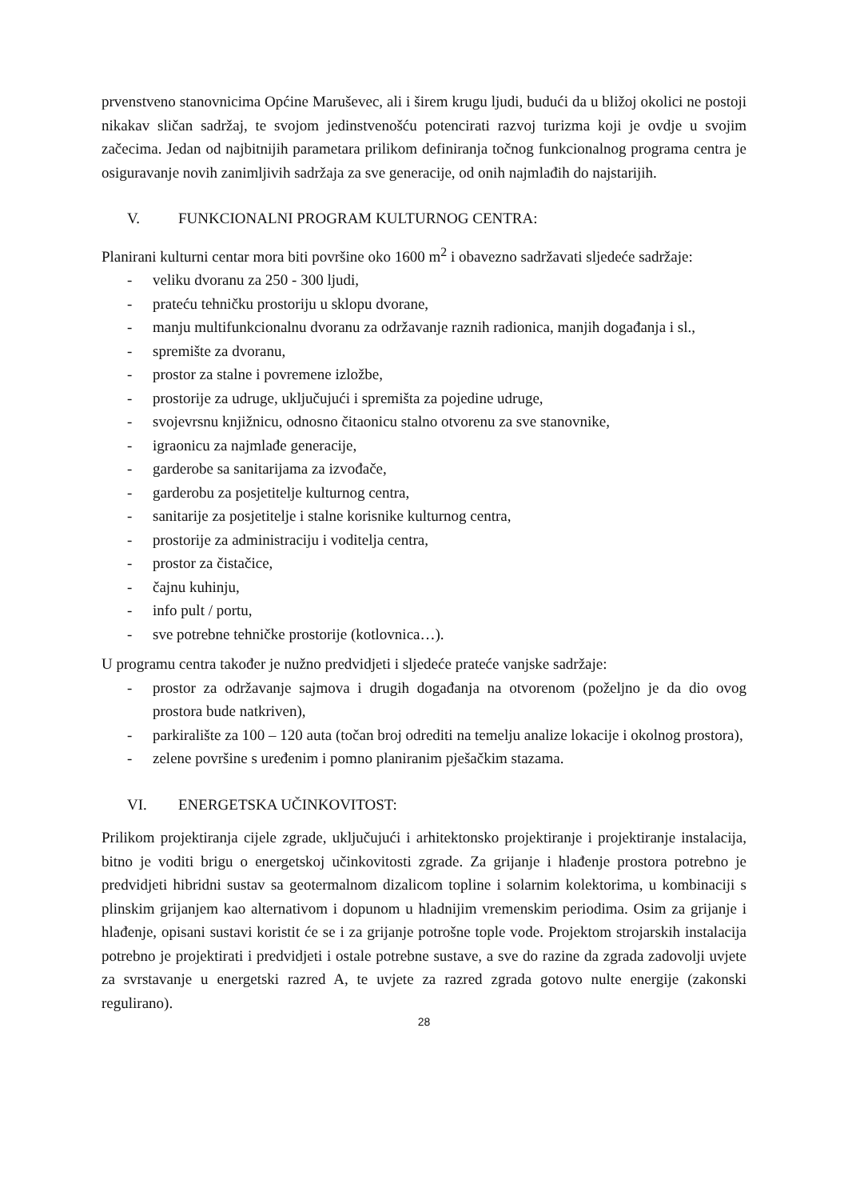prvenstveno stanovnicima Općine Maruševec, ali i širem krugu ljudi, budući da u bližoj okolici ne postoji nikakav sličan sadržaj, te svojom jedinstvenošću potencirati razvoj turizma koji je ovdje u svojim začecima. Jedan od najbitnijih parametara prilikom definiranja točnog funkcionalnog programa centra je osiguravanje novih zanimljivih sadržaja za sve generacije, od onih najmlađih do najstarijih.
V. FUNKCIONALNI PROGRAM KULTURNOG CENTRA:
Planirani kulturni centar mora biti površine oko 1600 m<sup>2</sup> i obavezno sadržavati sljedeće sadržaje:
- veliku dvoranu za 250 - 300 ljudi,
- prateću tehničku prostoriju u sklopu dvorane,
- manju multifunkcionalnu dvoranu za održavanje raznih radionica, manjih događanja i sl.,
- spremište za dvoranu,
- prostor za stalne i povremene izložbe,
- prostorije za udruge, uključujući i spremišta za pojedine udruge,
- svojevrsnu knjižnicu, odnosno čitaonicu stalno otvorenu za sve stanovnike,
- igraonicu za najmlađe generacije,
- garderobe sa sanitarijama za izvođače,
- garderobu za posjetitelje kulturnog centra,
- sanitarije za posjetitelje i stalne korisnike kulturnog centra,
- prostorije za administraciju i voditelja centra,
- prostor za čistačice,
- čajnu kuhinju,
- info pult / portu,
- sve potrebne tehničke prostorije (kotlovnica…).
U programu centra također je nužno predvidjeti i sljedeće prateće vanjske sadržaje:
- prostor za održavanje sajmova i drugih događanja na otvorenom (poželjno je da dio ovog prostora bude natkriven),
- parkiralište za 100 – 120 auta (točan broj odrediti na temelju analize lokacije i okolnog prostora),
- zelene površine s uređenim i pomno planiranim pješačkim stazama.
VI. ENERGETSKA UČINKOVITOST:
Prilikom projektiranja cijele zgrade, uključujući i arhitektonsko projektiranje i projektiranje instalacija, bitno je voditi brigu o energetskoj učinkovitosti zgrade. Za grijanje i hlađenje prostora potrebno je predvidjeti hibridni sustav sa geotermalnom dizalicom topline i solarnim kolektorima, u kombinaciji s plinskim grijanjem kao alternativom i dopunom u hladnijim vremenskim periodima. Osim za grijanje i hlađenje, opisani sustavi koristit će se i za grijanje potrošne tople vode. Projektom strojarskih instalacija potrebno je projektirati i predvidjeti i ostale potrebne sustave, a sve do razine da zgrada zadovolji uvjete za svrstavanje u energetski razred A, te uvjete za razred zgrada gotovo nulte energije (zakonski regulirano).
28